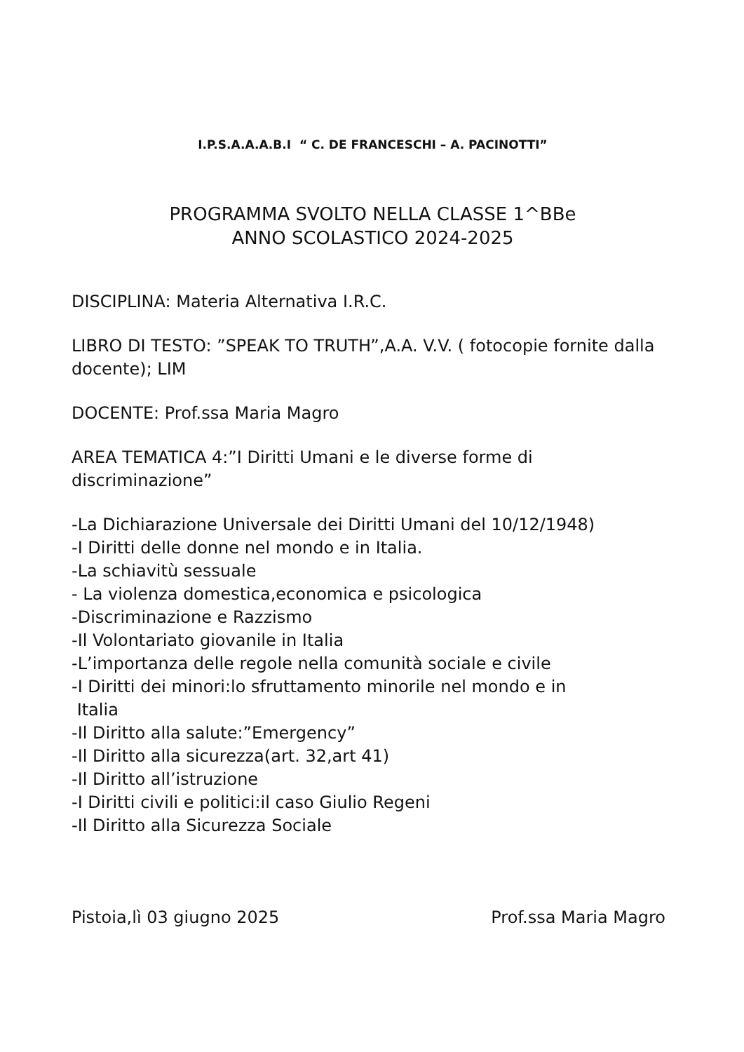I.P.S.A.A.A.B.I “ C. DE FRANCESCHI – A. PACINOTTI”
PROGRAMMA SVOLTO NELLA CLASSE 1^BBe
ANNO SCOLASTICO 2024-2025
DISCIPLINA: Materia Alternativa I.R.C.
LIBRO DI TESTO: ”SPEAK TO TRUTH”,A.A. V.V. ( fotocopie fornite dalla docente); LIM
DOCENTE: Prof.ssa Maria Magro
AREA TEMATICA 4:”I Diritti Umani e le diverse forme di discriminazione”
-La Dichiarazione Universale dei Diritti Umani del 10/12/1948)
-I Diritti delle donne nel mondo e in Italia.
-La schiavitù sessuale
- La violenza domestica,economica e psicologica
-Discriminazione e Razzismo
-Il Volontariato giovanile in Italia
-L’importanza delle regole nella comunità sociale e civile
-I Diritti dei minori:lo sfruttamento minorile nel mondo e in
Italia
-Il Diritto alla salute:”Emergency”
-Il Diritto alla sicurezza(art. 32,art 41)
-Il Diritto all’istruzione
-I Diritti civili e politici:il caso Giulio Regeni
-Il Diritto alla Sicurezza Sociale
Pistoia,lì 03 giugno 2025 Prof.ssa Maria Magro